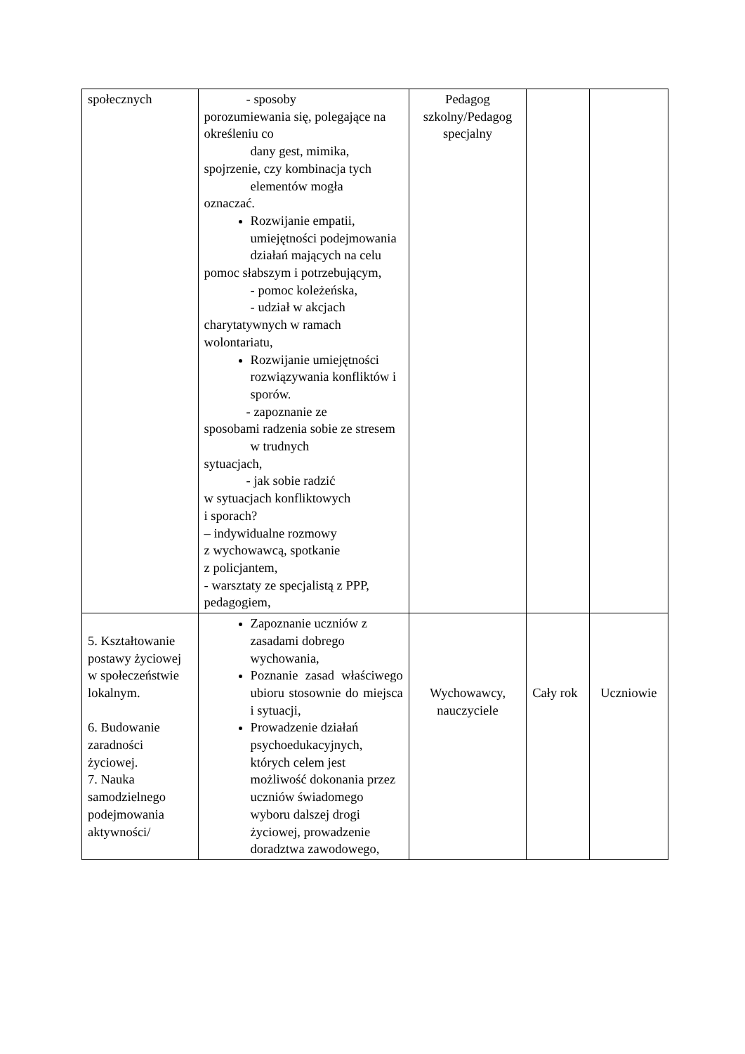| społecznych | - sposoby porozumiewania się, polegające na określeniu co dany gest, mimika, spojrzenie, czy kombinacja tych elementów mogła oznaczać. Rozwijanie empatii, umiejętności podejmowania działań mających na celu pomoc słabszym i potrzebującym, - pomoc koleżeńska, - udział w akcjach charytatywnych w ramach wolontariatu, Rozwijanie umiejętności rozwiązywania konfliktów i sporów. - zapoznanie ze sposobami radzenia sobie ze stresem w trudnych sytuacjach, - jak sobie radzić w sytuacjach konfliktowych i sporach? – indywidualne rozmowy z wychowawcą, spotkanie z policjantem, - warsztaty ze specjalistą z PPP, pedagogiem, | Pedagog szkolny/Pedagog specjalny | | |
| 5. Kształtowanie postawy życiowej w społeczeństwie lokalnym. 6. Budowanie zaradności życiowej. 7. Nauka samodzielnego podejmowania aktywności/ | Zapoznanie uczniów z zasadami dobrego wychowania, Poznanie zasad właściwego ubioru stosownie do miejsca i sytuacji, Prowadzenie działań psychoedukacyjnych, których celem jest możliwość dokonania przez uczniów świadomego wyboru dalszej drogi życiowej, prowadzenie doradztwa zawodowego, | Wychowawcy, nauczyciele | Cały rok | Uczniowie |